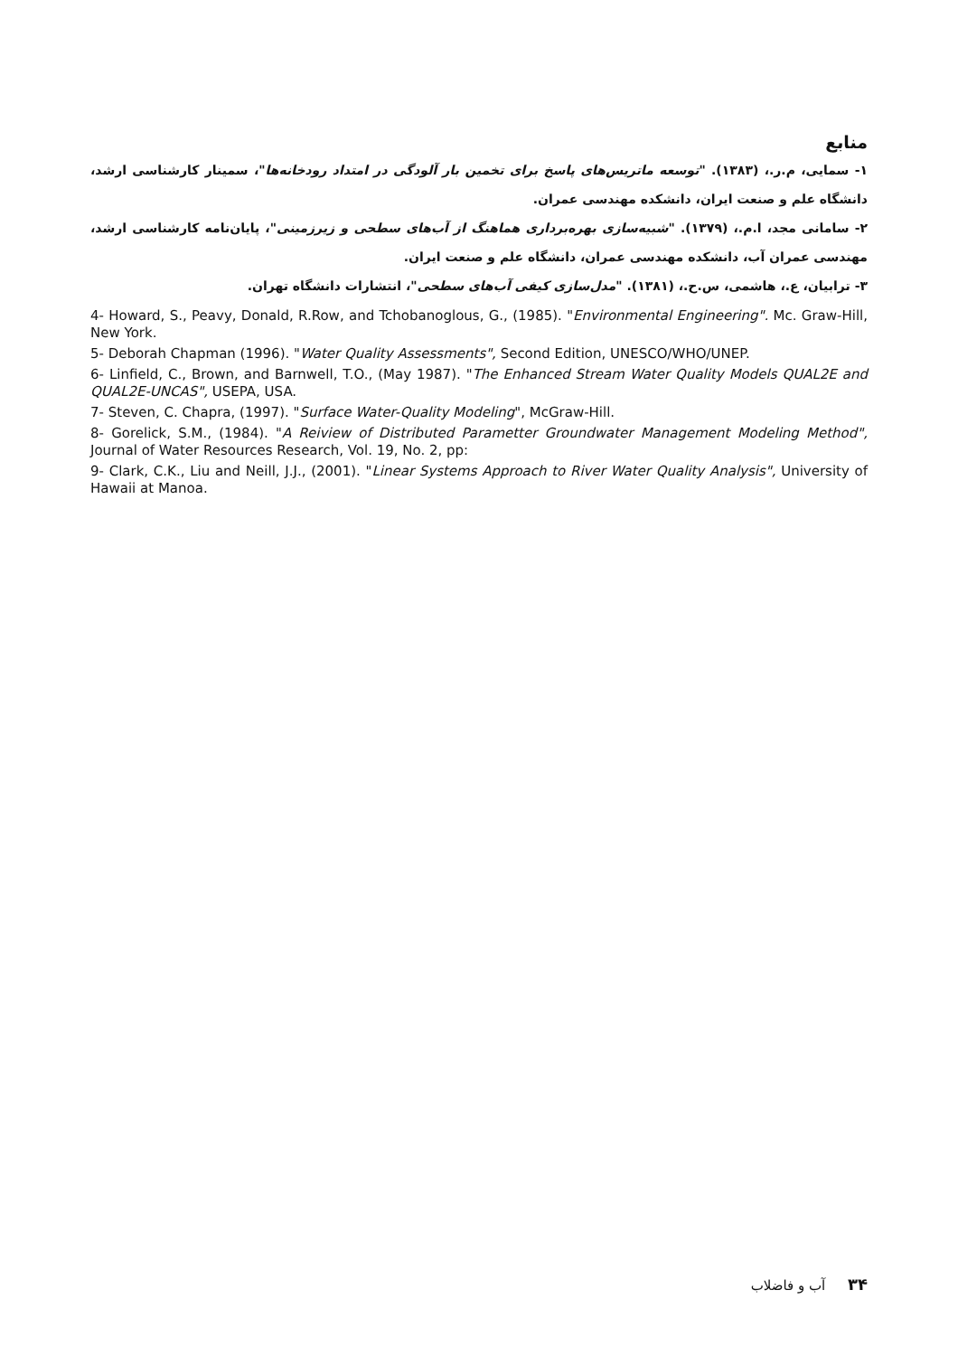منابع
۱- سمایی، م.ر.، (۱۳۸۳). "توسعه ماتریس‌های پاسخ برای تخمین بار آلودگی در امتداد رودخانه‌ها"، سمینار کارشناسی ارشد، دانشگاه علم و صنعت ایران، دانشکده مهندسی عمران.
۲- سامانی مجد، ا.م.، (۱۳۷۹). "شبیه‌سازی بهره‌برداری هماهنگ از آب‌های سطحی و زیرزمینی"، پایان‌نامه کارشناسی ارشد، مهندسی عمران آب، دانشکده مهندسی عمران، دانشگاه علم و صنعت ایران.
۳- ترابیان، ع.، هاشمی، س.ح.، (۱۳۸۱). "مدل‌سازی کیفی آب‌های سطحی"، انتشارات دانشگاه تهران.
4- Howard, S., Peavy, Donald, R.Row, and Tchobanoglous, G., (1985). "Environmental Engineering". Mc. Graw-Hill, New York.
5- Deborah Chapman (1996). "Water Quality Assessments", Second Edition, UNESCO/WHO/UNEP.
6- Linfield, C., Brown, and Barnwell, T.O., (May 1987). "The Enhanced Stream Water Quality Models QUAL2E and QUAL2E-UNCAS", USEPA, USA.
7- Steven, C. Chapra, (1997). "Surface Water-Quality Modeling", McGraw-Hill.
8- Gorelick, S.M., (1984). "A Reiview of Distributed Parametter Groundwater Management Modeling Method", Journal of Water Resources Research, Vol. 19, No. 2, pp:
9- Clark, C.K., Liu and Neill, J.J., (2001). "Linear Systems Approach to River Water Quality Analysis", University of Hawaii at Manoa.
۳۴ آب و فاضلاب